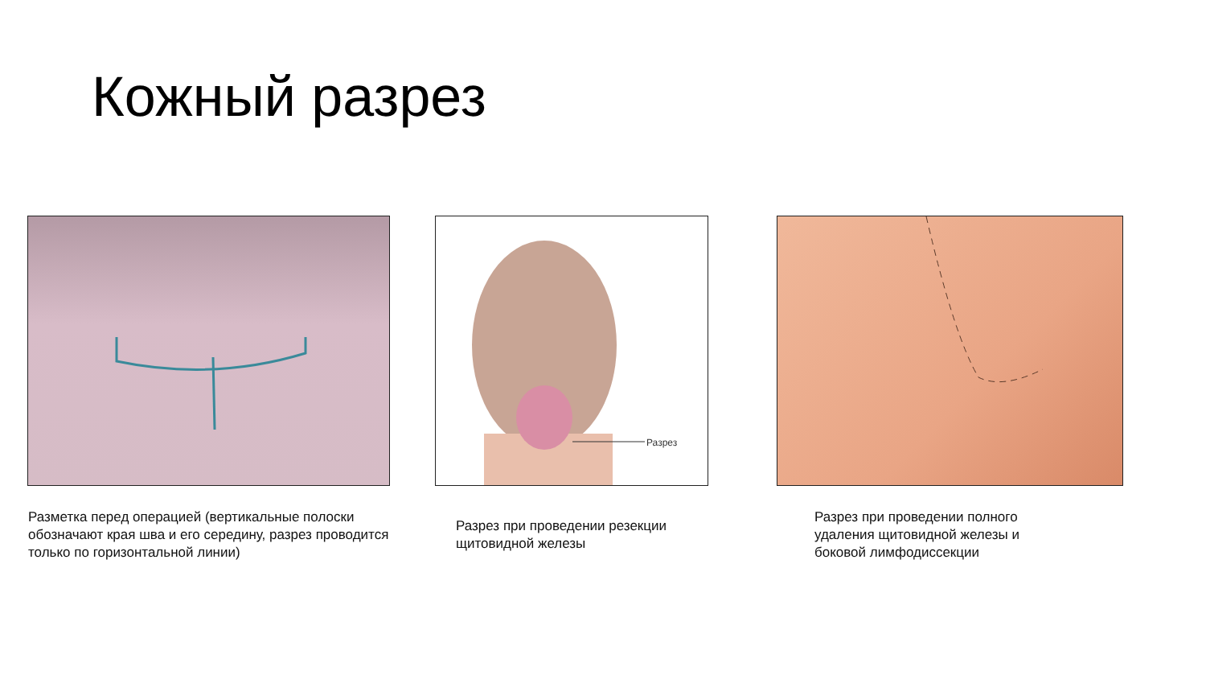Кожный разрез
Разрез
Разметка перед операцией (вертикальные полоски обозначают края шва и его середину, разрез проводится только по горизонтальной линии)
Разрез при проведении резекции щитовидной железы
Разрез при проведении полного удаления щитовидной железы и боковой лимфодиссекции